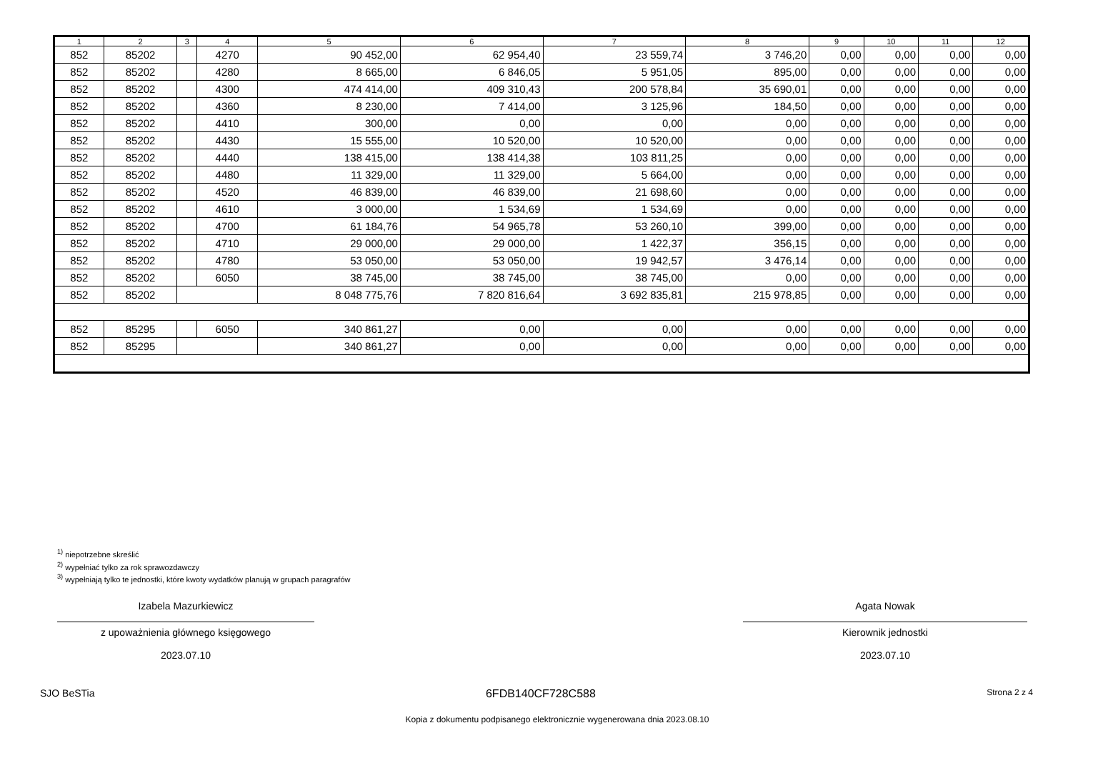| 1 | 2 | 3 | 4 | 5 | 6 | 7 | 8 | 9 | 10 | 11 | 12 |
| --- | --- | --- | --- | --- | --- | --- | --- | --- | --- | --- | --- |
| 852 | 85202 | | 4270 | 90 452,00 | 62 954,40 | 23 559,74 | 3 746,20 | 0,00 | 0,00 | 0,00 | 0,00 |
| 852 | 85202 | | 4280 | 8 665,00 | 6 846,05 | 5 951,05 | 895,00 | 0,00 | 0,00 | 0,00 | 0,00 |
| 852 | 85202 | | 4300 | 474 414,00 | 409 310,43 | 200 578,84 | 35 690,01 | 0,00 | 0,00 | 0,00 | 0,00 |
| 852 | 85202 | | 4360 | 8 230,00 | 7 414,00 | 3 125,96 | 184,50 | 0,00 | 0,00 | 0,00 | 0,00 |
| 852 | 85202 | | 4410 | 300,00 | 0,00 | 0,00 | 0,00 | 0,00 | 0,00 | 0,00 | 0,00 |
| 852 | 85202 | | 4430 | 15 555,00 | 10 520,00 | 10 520,00 | 0,00 | 0,00 | 0,00 | 0,00 | 0,00 |
| 852 | 85202 | | 4440 | 138 415,00 | 138 414,38 | 103 811,25 | 0,00 | 0,00 | 0,00 | 0,00 | 0,00 |
| 852 | 85202 | | 4480 | 11 329,00 | 11 329,00 | 5 664,00 | 0,00 | 0,00 | 0,00 | 0,00 | 0,00 |
| 852 | 85202 | | 4520 | 46 839,00 | 46 839,00 | 21 698,60 | 0,00 | 0,00 | 0,00 | 0,00 | 0,00 |
| 852 | 85202 | | 4610 | 3 000,00 | 1 534,69 | 1 534,69 | 0,00 | 0,00 | 0,00 | 0,00 | 0,00 |
| 852 | 85202 | | 4700 | 61 184,76 | 54 965,78 | 53 260,10 | 399,00 | 0,00 | 0,00 | 0,00 | 0,00 |
| 852 | 85202 | | 4710 | 29 000,00 | 29 000,00 | 1 422,37 | 356,15 | 0,00 | 0,00 | 0,00 | 0,00 |
| 852 | 85202 | | 4780 | 53 050,00 | 53 050,00 | 19 942,57 | 3 476,14 | 0,00 | 0,00 | 0,00 | 0,00 |
| 852 | 85202 | | 6050 | 38 745,00 | 38 745,00 | 38 745,00 | 0,00 | 0,00 | 0,00 | 0,00 | 0,00 |
| 852 | 85202 | | | 8 048 775,76 | 7 820 816,64 | 3 692 835,81 | 215 978,85 | 0,00 | 0,00 | 0,00 | 0,00 |
| 852 | 85295 | | 6050 | 340 861,27 | 0,00 | 0,00 | 0,00 | 0,00 | 0,00 | 0,00 | 0,00 |
| 852 | 85295 | | | 340 861,27 | 0,00 | 0,00 | 0,00 | 0,00 | 0,00 | 0,00 | 0,00 |
<sup>1)</sup> niepotrzebne skreślić
<sup>2)</sup> wypełniać tylko za rok sprawozdawczy
<sup>3)</sup> wypełniają tylko te jednostki, które kwoty wydatków planują w grupach paragrafów
Izabela Mazurkiewicz
z upoważnienia głównego księgowego
2023.07.10
Agata Nowak
Kierownik jednostki
2023.07.10
SJO BeSTia 6FDB140CF728C588 Strona 2 z 4
Kopia z dokumentu podpisanego elektronicznie wygenerowana dnia 2023.08.10